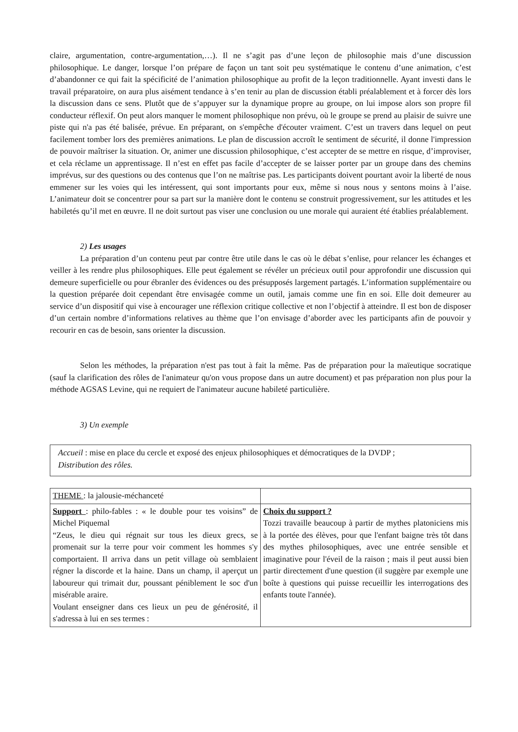claire, argumentation, contre-argumentation,…). Il ne s’agit pas d’une leçon de philosophie mais d’une discussion philosophique. Le danger, lorsque l’on prépare de façon un tant soit peu systématique le contenu d’une animation, c’est d’abandonner ce qui fait la spécificité de l’animation philosophique au profit de la leçon traditionnelle. Ayant investi dans le travail préparatoire, on aura plus aisément tendance à s’en tenir au plan de discussion établi préalablement et à forcer dès lors la discussion dans ce sens. Plutôt que de s’appuyer sur la dynamique propre au groupe, on lui impose alors son propre fil conducteur réflexif. On peut alors manquer le moment philosophique non prévu, où le groupe se prend au plaisir de suivre une piste qui n'a pas été balisée, prévue. En préparant, on s'empêche d'écouter vraiment. C’est un travers dans lequel on peut facilement tomber lors des premières animations. Le plan de discussion accroît le sentiment de sécurité, il donne l'impression de pouvoir maîtriser la situation. Or, animer une discussion philosophique, c’est accepter de se mettre en risque, d’improviser, et cela réclame un apprentissage. Il n’est en effet pas facile d’accepter de se laisser porter par un groupe dans des chemins imprévus, sur des questions ou des contenus que l’on ne maîtrise pas. Les participants doivent pourtant avoir la liberté de nous emmener sur les voies qui les intéressent, qui sont importants pour eux, même si nous nous y sentons moins à l’aise. L’animateur doit se concentrer pour sa part sur la manière dont le contenu se construit progressivement, sur les attitudes et les habiletés qu’il met en œuvre. Il ne doit surtout pas viser une conclusion ou une morale qui auraient été établies préalablement.
2) Les usages
La préparation d’un contenu peut par contre être utile dans le cas où le débat s’enlise, pour relancer les échanges et veiller à les rendre plus philosophiques. Elle peut également se révéler un précieux outil pour approfondir une discussion qui demeure superficielle ou pour ébranler des évidences ou des présupposés largement partagés. L’information supplémentaire ou la question préparée doit cependant être envisagée comme un outil, jamais comme une fin en soi. Elle doit demeurer au service d’un dispositif qui vise à encourager une réflexion critique collective et non l’objectif à atteindre. Il est bon de disposer d’un certain nombre d’informations relatives au thème que l’on envisage d’aborder avec les participants afin de pouvoir y recourir en cas de besoin, sans orienter la discussion.
Selon les méthodes, la préparation n'est pas tout à fait la même. Pas de préparation pour la maïeutique socratique (sauf la clarification des rôles de l'animateur qu'on vous propose dans un autre document) et pas préparation non plus pour la méthode AGSAS Levine, qui ne requiert de l'animateur aucune habileté particulière.
3) Un exemple
Accueil : mise en place du cercle et exposé des enjeux philosophiques et démocratiques de la DVDP ;
Distribution des rôles.
| THEME : la jalousie-méchanceté | |
| Support : philo-fables : « le double pour tes voisins” de Michel Piquemal “Zeus, le dieu qui régnait sur tous les dieux grecs, se promenait sur la terre pour voir comment les hommes s'y comportaient. Il arriva dans un petit village où semblaient régner la discorde et la haine. Dans un champ, il aperçut un laboureur qui trimait dur, poussant péniblement le soc d'un misérable araire. Voulant enseigner dans ces lieux un peu de générosité, il s'adressa à lui en ses termes : | Choix du support ? Tozzi travaille beaucoup à partir de mythes platoniciens mis à la portée des élèves, pour que l'enfant baigne très tôt dans des mythes philosophiques, avec une entrée sensible et imaginative pour l'éveil de la raison ; mais il peut aussi bien partir directement d'une question (il suggère par exemple une boîte à questions qui puisse recueillir les interrogations des enfants toute l'année). |